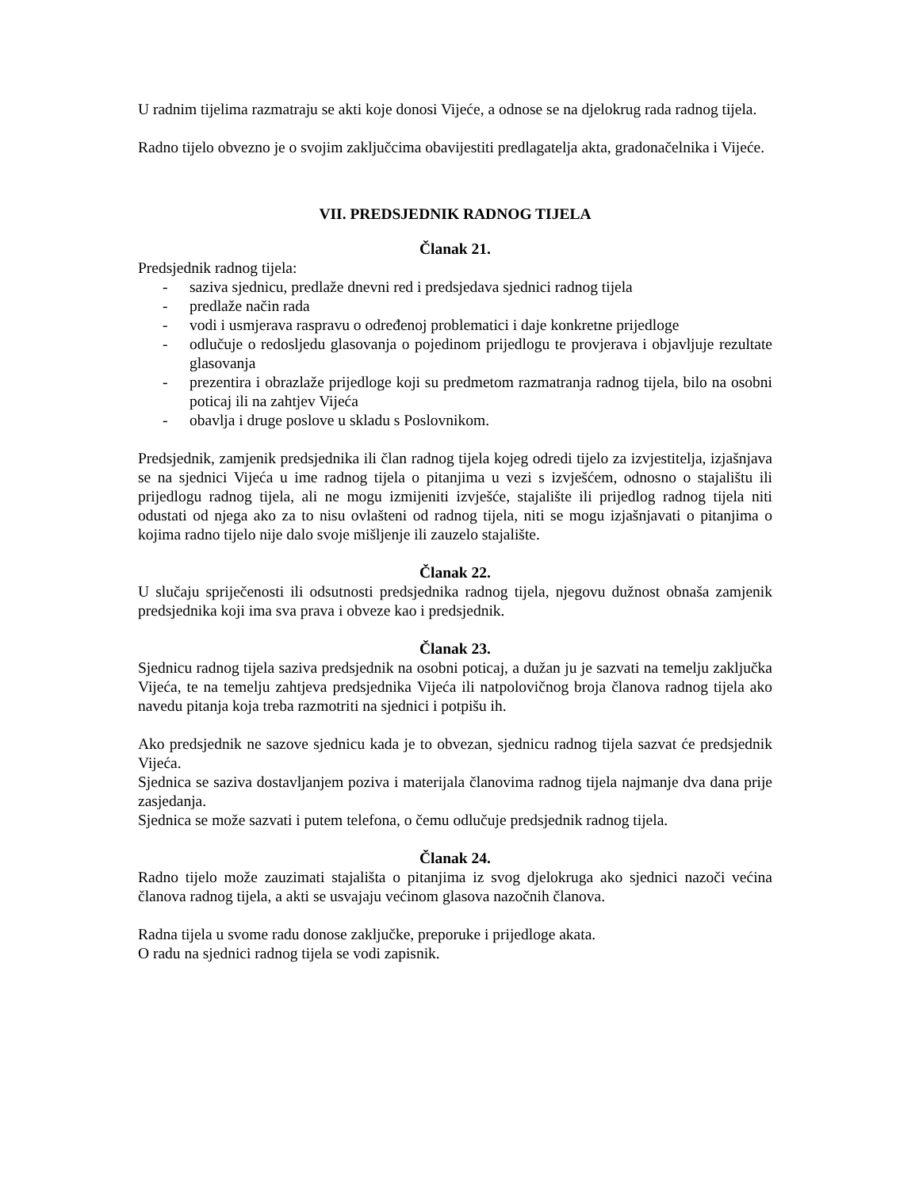U radnim tijelima razmatraju se akti koje donosi Vijeće, a odnose se na djelokrug rada radnog tijela.
Radno tijelo obvezno je o svojim zaključcima obavijestiti predlagatelja akta, gradonačelnika i Vijeće.
VII. PREDSJEDNIK RADNOG TIJELA
Članak 21.
Predsjednik radnog tijela:
- saziva sjednicu, predlaže dnevni red i predsjedava sjednici radnog tijela
- predlaže način rada
- vodi i usmjerava raspravu o određenoj problematici i daje konkretne prijedloge
- odlučuje o redosljedu glasovanja o pojedinom prijedlogu te provjerava i objavljuje rezultate glasovanja
- prezentira i obrazlaže prijedloge koji su predmetom razmatranja radnog tijela, bilo na osobni poticaj ili na zahtjev Vijeća
- obavlja i druge poslove u skladu s Poslovnikom.
Predsjednik, zamjenik predsjednika ili član radnog tijela kojeg odredi tijelo za izvjestitelja, izjašnjava se na sjednici Vijeća u ime radnog tijela o pitanjima u vezi s izvješćem, odnosno o stajalištu ili prijedlogu radnog tijela, ali ne mogu izmijeniti izvješće, stajalište ili prijedlog radnog tijela niti odustati od njega ako za to nisu ovlašteni od radnog tijela, niti se mogu izjašnjavati o pitanjima o kojima radno tijelo nije dalo svoje mišljenje ili zauzelo stajalište.
Članak 22.
U slučaju spriječenosti ili odsutnosti predsjednika radnog tijela, njegovu dužnost obnaša zamjenik predsjednika koji ima sva prava i obveze kao i predsjednik.
Članak 23.
Sjednicu radnog tijela saziva predsjednik na osobni poticaj, a dužan ju je sazvati na temelju zaključka Vijeća, te na temelju zahtjeva predsjednika Vijeća ili natpolovičnog broja članova radnog tijela ako navedu pitanja koja treba razmotriti na sjednici i potpišu ih.
Ako predsjednik ne sazove sjednicu kada je to obvezan, sjednicu radnog tijela sazvat će predsjednik Vijeća.
Sjednica se saziva dostavljanjem poziva i materijala članovima radnog tijela najmanje dva dana prije zasjedanja.
Sjednica se može sazvati i putem telefona, o čemu odlučuje predsjednik radnog tijela.
Članak 24.
Radno tijelo može zauzimati stajališta o pitanjima iz svog djelokruga ako sjednici nazoči većina članova radnog tijela, a akti se usvajaju većinom glasova nazočnih članova.
Radna tijela u svome radu donose zaključke, preporuke i prijedloge akata.
O radu na sjednici radnog tijela se vodi zapisnik.